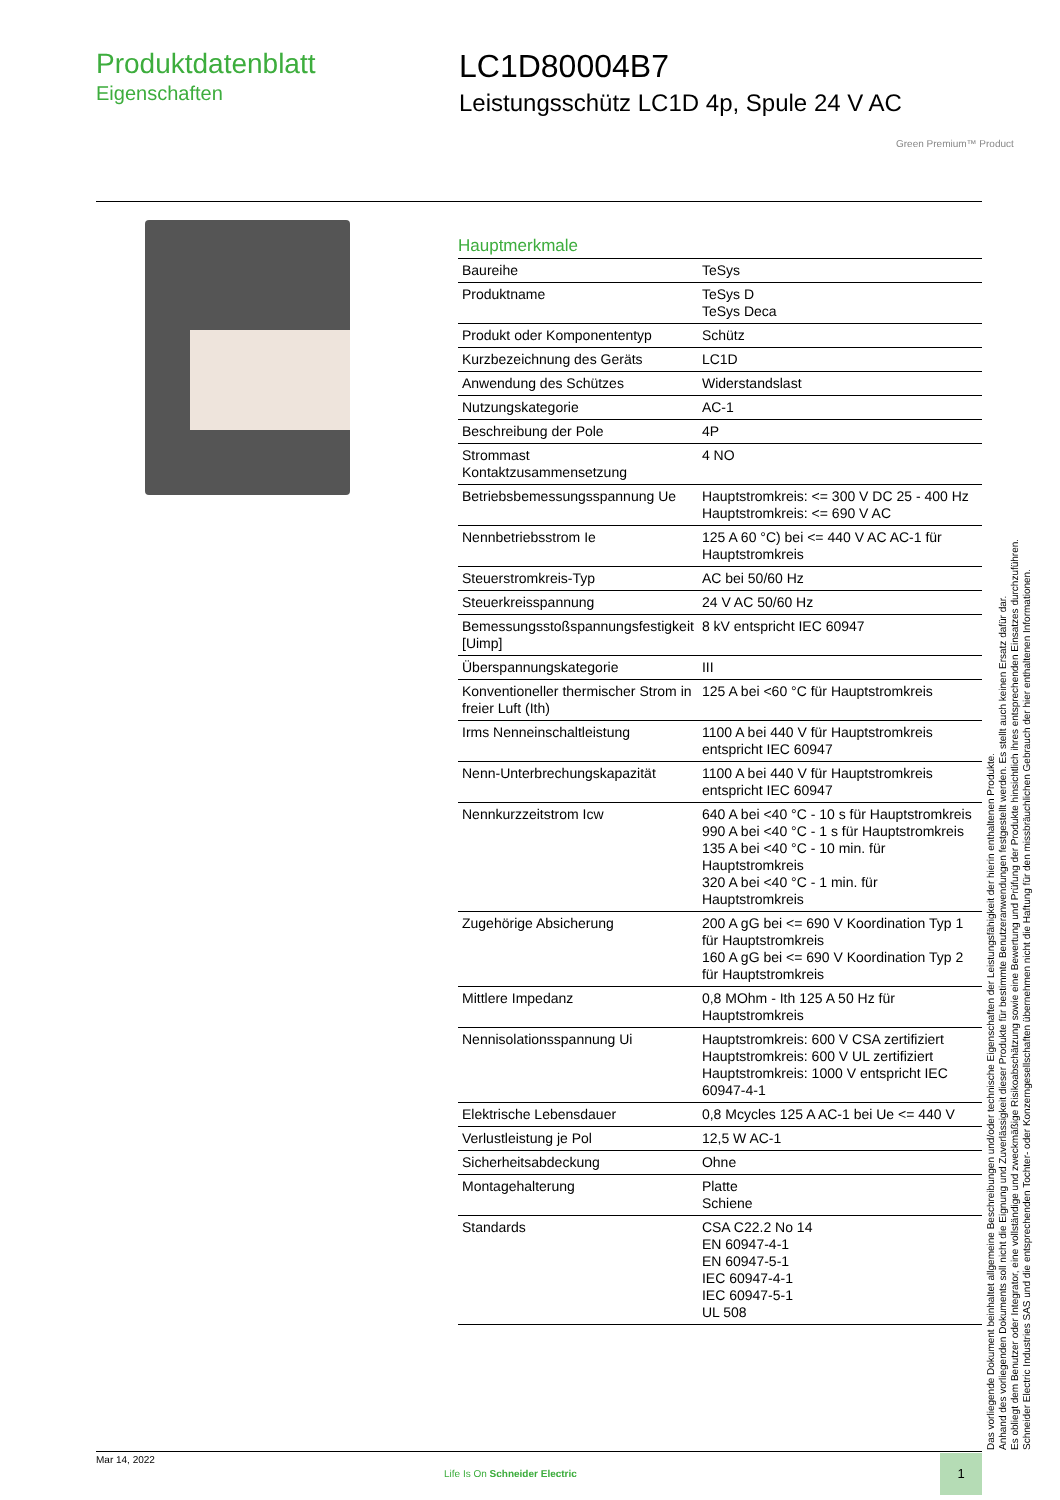Produktdatenblatt
Eigenschaften
LC1D80004B7
Leistungsschütz LC1D 4p, Spule 24 V AC
Green Premium™ Product
Hauptmerkmale
| Baureihe | TeSys |
| Produktname | TeSys D TeSys Deca |
| Produkt oder Komponententyp | Schütz |
| Kurzbezeichnung des Geräts | LC1D |
| Anwendung des Schützes | Widerstandslast |
| Nutzungskategorie | AC-1 |
| Beschreibung der Pole | 4P |
| Strommast Kontaktzusammensetzung | 4 NO |
| Betriebsbemessungsspannung Ue | Hauptstromkreis: <= 300 V DC 25 - 400 Hz Hauptstromkreis: <= 690 V AC |
| Nennbetriebsstrom Ie | 125 A 60 °C) bei <= 440 V AC AC-1 für Hauptstromkreis |
| Steuerstromkreis-Typ | AC bei 50/60 Hz |
| Steuerkreisspannung | 24 V AC 50/60 Hz |
| Bemessungsstoßspannungsfestigkeit [Uimp] | 8 kV entspricht IEC 60947 |
| Überspannungskategorie | III |
| Konventioneller thermischer Strom in freier Luft (Ith) | 125 A bei <60 °C für Hauptstromkreis |
| Irms Nenneinschaltleistung | 1100 A bei 440 V für Hauptstromkreis entspricht IEC 60947 |
| Nenn-Unterbrechungskapazität | 1100 A bei 440 V für Hauptstromkreis entspricht IEC 60947 |
| Nennkurzzeitstrom Icw | 640 A bei <40 °C - 10 s für Hauptstromkreis 990 A bei <40 °C - 1 s für Hauptstromkreis 135 A bei <40 °C - 10 min. für Hauptstromkreis 320 A bei <40 °C - 1 min. für Hauptstromkreis |
| Zugehörige Absicherung | 200 A gG bei <= 690 V Koordination Typ 1 für Hauptstromkreis 160 A gG bei <= 690 V Koordination Typ 2 für Hauptstromkreis |
| Mittlere Impedanz | 0,8 MOhm - Ith 125 A 50 Hz für Hauptstromkreis |
| Nennisolationsspannung Ui | Hauptstromkreis: 600 V CSA zertifiziert Hauptstromkreis: 600 V UL zertifiziert Hauptstromkreis: 1000 V entspricht IEC 60947-4-1 |
| Elektrische Lebensdauer | 0,8 Mcycles 125 A AC-1 bei Ue <= 440 V |
| Verlustleistung je Pol | 12,5 W AC-1 |
| Sicherheitsabdeckung | Ohne |
| Montagehalterung | Platte Schiene |
| Standards | CSA C22.2 No 14 EN 60947-4-1 EN 60947-5-1 IEC 60947-4-1 IEC 60947-5-1 UL 508 |
Das vorliegende Dokument beinhaltet allgemeine Beschreibungen und/oder technische Eigenschaften der Leistungsfähigkeit der hierin enthaltenen Produkte.
Anhand des vorliegenden Dokuments soll nicht die Eignung und Zuverlässigkeit dieser Produkte für bestimmte Benutzeranwendungen festgestellt werden. Es stellt auch keinen Ersatz dafür dar.
Es obliegt dem Benutzer oder Integrator, eine vollständige und zweckmäßige Risikoabschätzung sowie eine Bewertung und Prüfung der Produkte hinsichtlich ihres entsprechenden Einsatzes durchzuführen.
Schneider Electric Industries SAS und die entsprechenden Tochter- oder Konzerngesellschaften übernehmen nicht die Haftung für den missbräuchlichen Gebrauch der hier enthaltenen Informationen.
Mar 14, 2022
Life Is On Schneider Electric
1